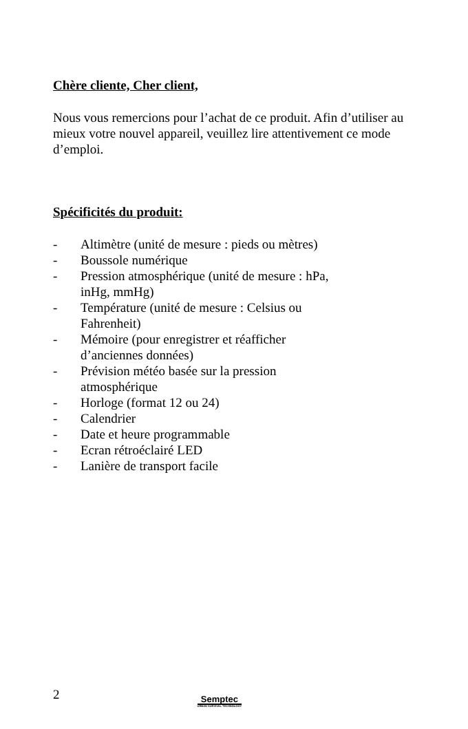Chère cliente, Cher client,
Nous vous remercions pour l’achat de ce produit. Afin d’utiliser au mieux votre nouvel appareil, veuillez lire attentivement ce mode d’emploi.
Spécificités du produit:
- Altimètre (unité de mesure : pieds ou mètres)
- Boussole numérique
- Pression atmosphérique (unité de mesure : hPa,
inHg, mmHg)
- Température (unité de mesure : Celsius ou
Fahrenheit)
- Mémoire (pour enregistrer et réafficher
d’anciennes données)
- Prévision météo basée sur la pression
atmosphérique
- Horloge (format 12 ou 24)
- Calendrier
- Date et heure programmable
- Ecran rétroéclairé LED
- Lanière de transport facile
2
Semptec
URBAN SURVIVAL TECHNOLOGY